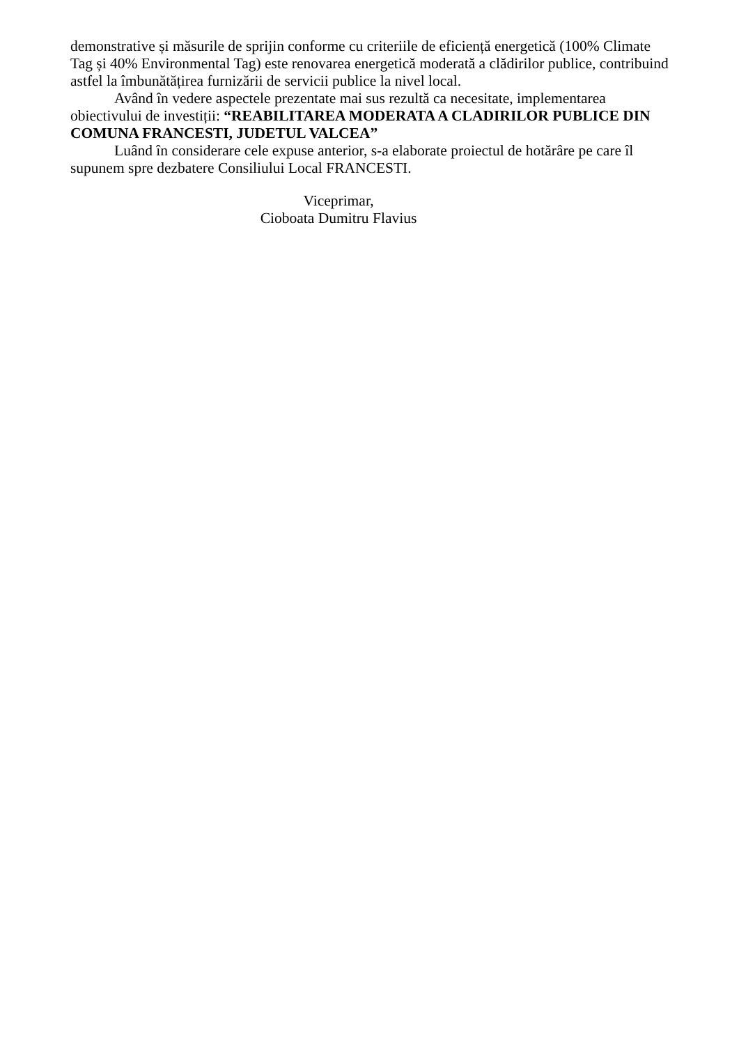demonstrative și măsurile de sprijin conforme cu criteriile de eficiență energetică (100% Climate Tag și 40% Environmental Tag) este renovarea energetică moderată a clădirilor publice, contribuind astfel la îmbunătățirea furnizării de servicii publice la nivel local.
Având în vedere aspectele prezentate mai sus rezultă ca necesitate, implementarea obiectivului de investiții: “REABILITAREA MODERATA A CLADIRILOR PUBLICE DIN COMUNA FRANCESTI, JUDETUL VALCEA”
Luând în considerare cele expuse anterior, s-a elaborate proiectul de hotărâre pe care îl supunem spre dezbatere Consiliului Local FRANCESTI.
Viceprimar,
Cioboata Dumitru Flavius